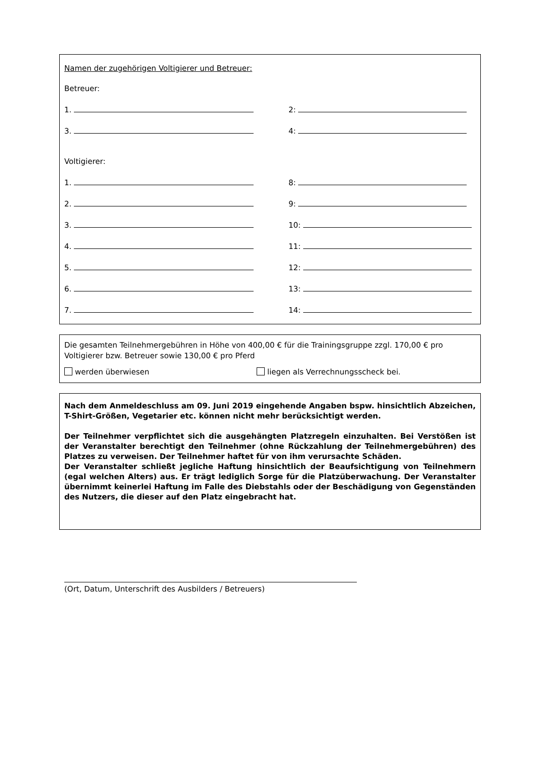Namen der zugehörigen Voltigierer und Betreuer:
Betreuer:
1.
2:
3.
4:
Voltigierer:
1.
8:
2.
9:
3.
10:
4.
11:
5.
12:
6.
13:
7.
14:
Die gesamten Teilnehmergebühren in Höhe von 400,00 € für die Trainingsgruppe zzgl. 170,00 € pro Voltigierer bzw. Betreuer sowie 130,00 € pro Pferd
werden überwiesen liegen als Verrechnungsscheck bei.
Nach dem Anmeldeschluss am 09. Juni 2019 eingehende Angaben bspw. hinsichtlich Abzeichen, T-Shirt-Größen, Vegetarier etc. können nicht mehr berücksichtigt werden.
Der Teilnehmer verpflichtet sich die ausgehängten Platzregeln einzuhalten. Bei Verstößen ist der Veranstalter berechtigt den Teilnehmer (ohne Rückzahlung der Teilnehmergebühren) des Platzes zu verweisen. Der Teilnehmer haftet für von ihm verursachte Schäden.
Der Veranstalter schließt jegliche Haftung hinsichtlich der Beaufsichtigung von Teilnehmern (egal welchen Alters) aus. Er trägt lediglich Sorge für die Platzüberwachung. Der Veranstalter übernimmt keinerlei Haftung im Falle des Diebstahls oder der Beschädigung von Gegenständen des Nutzers, die dieser auf den Platz eingebracht hat.
(Ort, Datum, Unterschrift des Ausbilders / Betreuers)